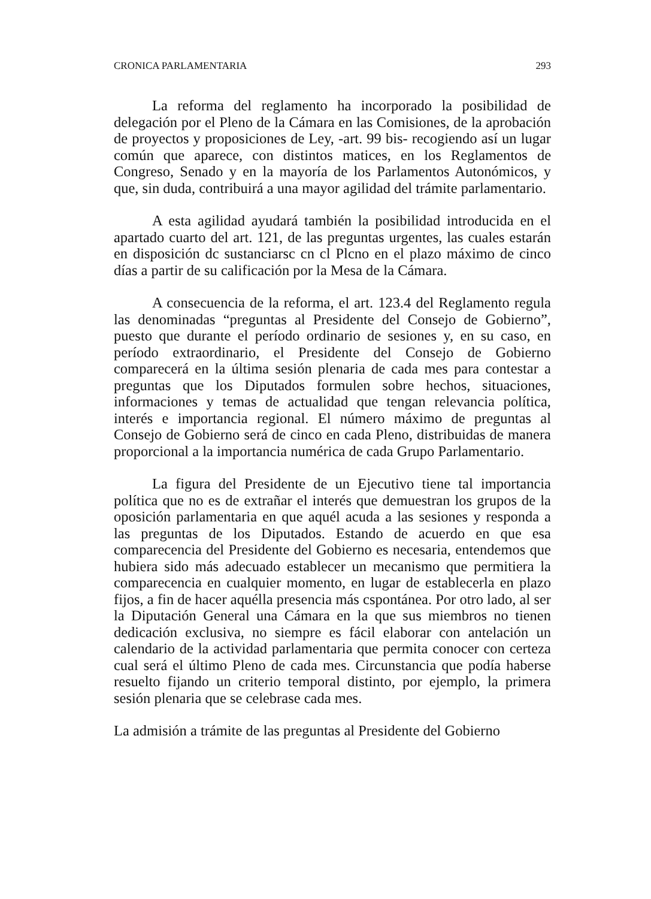CRONICA PARLAMENTARIA 293
La reforma del reglamento ha incorporado la posibilidad de delegación por el Pleno de la Cámara en las Comisiones, de la aprobación de proyectos y proposiciones de Ley, -art. 99 bis- recogiendo así un lugar común que aparece, con distintos matices, en los Reglamentos de Congreso, Senado y en la mayoría de los Parlamentos Autonómicos, y que, sin duda, contribuirá a una mayor agilidad del trámite parlamentario.
A esta agilidad ayudará también la posibilidad introducida en el apartado cuarto del art. 121, de las preguntas urgentes, las cuales estarán en disposición dc sustanciarsc cn cl Plcno en el plazo máximo de cinco días a partir de su calificación por la Mesa de la Cámara.
A consecuencia de la reforma, el art. 123.4 del Reglamento regula las denominadas “preguntas al Presidente del Consejo de Gobierno”, puesto que durante el período ordinario de sesiones y, en su caso, en período extraordinario, el Presidente del Consejo de Gobierno comparecerá en la última sesión plenaria de cada mes para contestar a preguntas que los Diputados formulen sobre hechos, situaciones, informaciones y temas de actualidad que tengan relevancia política, interés e importancia regional. El número máximo de preguntas al Consejo de Gobierno será de cinco en cada Pleno, distribuidas de manera proporcional a la importancia numérica de cada Grupo Parlamentario.
La figura del Presidente de un Ejecutivo tiene tal importancia política que no es de extrañar el interés que demuestran los grupos de la oposición parlamentaria en que aquél acuda a las sesiones y responda a las preguntas de los Diputados. Estando de acuerdo en que esa comparecencia del Presidente del Gobierno es necesaria, entendemos que hubiera sido más adecuado establecer un mecanismo que permitiera la comparecencia en cualquier momento, en lugar de establecerla en plazo fijos, a fin de hacer aquélla presencia más cspontánea. Por otro lado, al ser la Diputación General una Cámara en la que sus miembros no tienen dedicación exclusiva, no siempre es fácil elaborar con antelación un calendario de la actividad parlamentaria que permita conocer con certeza cual será el último Pleno de cada mes. Circunstancia que podía haberse resuelto fijando un criterio temporal distinto, por ejemplo, la primera sesión plenaria que se celebrase cada mes.
La admisión a trámite de las preguntas al Presidente del Gobierno